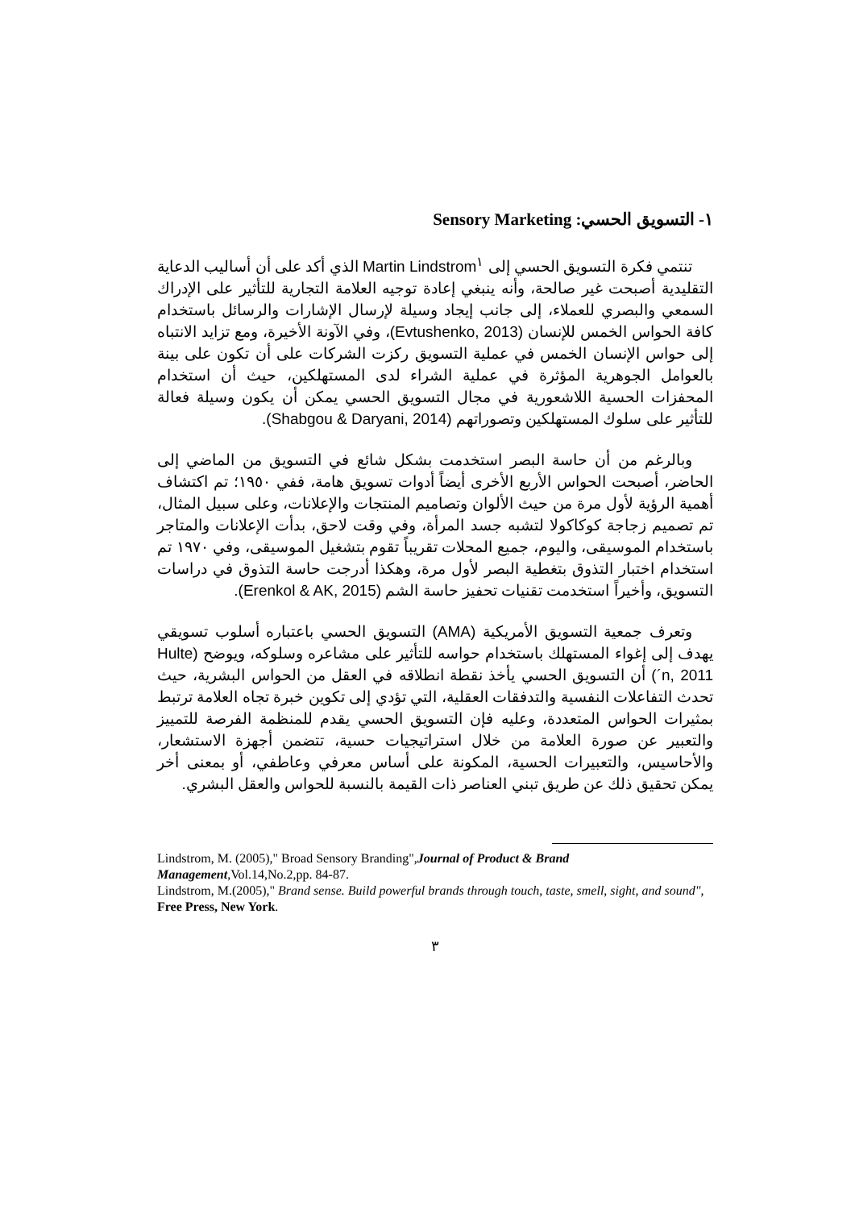١- التسويق الحسي: Sensory Marketing
تنتمي فكرة التسويق الحسي إلى Martin Lindstrom<sup>١</sup> الذي أكد على أن أساليب الدعاية التقليدية أصبحت غير صالحة، وأنه ينبغي إعادة توجيه العلامة التجارية للتأثير على الإدراك السمعي والبصري للعملاء، إلى جانب إيجاد وسيلة لإرسال الإشارات والرسائل باستخدام كافة الحواس الخمس للإنسان (Evtushenko, 2013)، وفي الآونة الأخيرة، ومع تزايد الانتباه إلى حواس الإنسان الخمس في عملية التسويق ركزت الشركات على أن تكون على بينة بالعوامل الجوهرية المؤثرة في عملية الشراء لدى المستهلكين، حيث أن استخدام المحفزات الحسية اللاشعورية في مجال التسويق الحسي يمكن أن يكون وسيلة فعالة للتأثير على سلوك المستهلكين وتصوراتهم (Shabgou & Daryani, 2014).
وبالرغم من أن حاسة البصر استخدمت بشكل شائع في التسويق من الماضي إلى الحاضر، أصبحت الحواس الأربع الأخرى أيضاً أدوات تسويق هامة، ففي ١٩٥٠؛ تم اكتشاف أهمية الرؤية لأول مرة من حيث الألوان وتصاميم المنتجات والإعلانات، وعلى سبيل المثال، تم تصميم زجاجة كوكاكولا لتشبه جسد المرأة، وفي وقت لاحق، بدأت الإعلانات والمتاجر باستخدام الموسيقى، واليوم، جميع المحلات تقريباً تقوم بتشغيل الموسيقى، وفي ١٩٧٠ تم استخدام اختبار التذوق بتغطية البصر لأول مرة، وهكذا أدرجت حاسة التذوق في دراسات التسويق، وأخيراً استخدمت تقنيات تحفيز حاسة الشم (Erenkol & AK, 2015).
وتعرف جمعية التسويق الأمريكية (AMA) التسويق الحسي باعتباره أسلوب تسويقي يهدف إلى إغواء المستهلك باستخدام حواسه للتأثير على مشاعره وسلوكه، ويوضح (Hulte´n, 2011) أن التسويق الحسي يأخذ نقطة انطلاقه في العقل من الحواس البشرية، حيث تحدث التفاعلات النفسية والتدفقات العقلية، التي تؤدي إلى تكوين خبرة تجاه العلامة ترتبط بمثيرات الحواس المتعددة، وعليه فإن التسويق الحسي يقدم للمنظمة الفرصة للتمييز والتعبير عن صورة العلامة من خلال استراتيجيات حسية، تتضمن أجهزة الاستشعار، والأحاسيس، والتعبيرات الحسية، المكونة على أساس معرفي وعاطفي، أو بمعنى أخر يمكن تحقيق ذلك عن طريق تبني العناصر ذات القيمة بالنسبة للحواس والعقل البشري.
Lindstrom, M. (2005)," Broad Sensory Branding",Journal of Product & Brand Management,Vol.14,No.2,pp. 84-87.
Lindstrom, M.(2005)," Brand sense. Build powerful brands through touch, taste, smell, sight, and sound", Free Press, New York.
٣